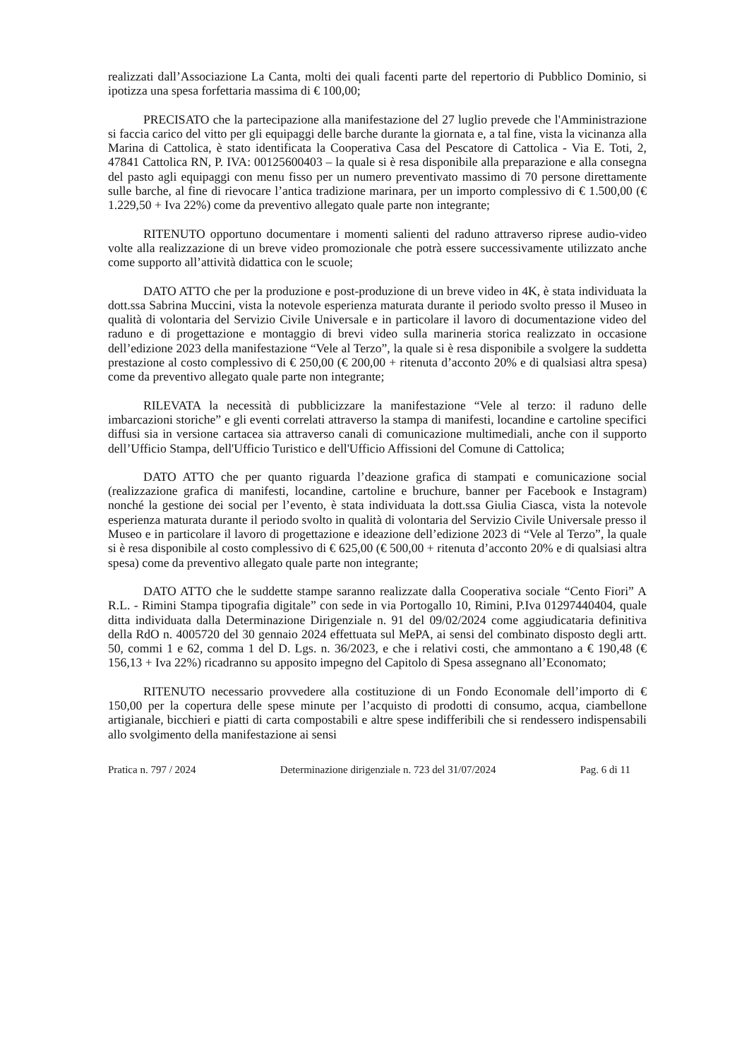realizzati dall’Associazione La Canta, molti dei quali facenti parte del repertorio di Pubblico Dominio, si ipotizza una spesa forfettaria massima di € 100,00;
PRECISATO che la partecipazione alla manifestazione del 27 luglio prevede che l'Amministrazione si faccia carico del vitto per gli equipaggi delle barche durante la giornata e, a tal fine, vista la vicinanza alla Marina di Cattolica, è stato identificata la Cooperativa Casa del Pescatore di Cattolica - Via E. Toti, 2, 47841 Cattolica RN, P. IVA: 00125600403 – la quale si è resa disponibile alla preparazione e alla consegna del pasto agli equipaggi con menu fisso per un numero preventivato massimo di 70 persone direttamente sulle barche, al fine di rievocare l’antica tradizione marinara, per un importo complessivo di € 1.500,00 (€ 1.229,50 + Iva 22%) come da preventivo allegato quale parte non integrante;
RITENUTO opportuno documentare i momenti salienti del raduno attraverso riprese audio-video volte alla realizzazione di un breve video promozionale che potrà essere successivamente utilizzato anche come supporto all’attività didattica con le scuole;
DATO ATTO che per la produzione e post-produzione di un breve video in 4K, è stata individuata la dott.ssa Sabrina Muccini, vista la notevole esperienza maturata durante il periodo svolto presso il Museo in qualità di volontaria del Servizio Civile Universale e in particolare il lavoro di documentazione video del raduno e di progettazione e montaggio di brevi video sulla marineria storica realizzato in occasione dell’edizione 2023 della manifestazione “Vele al Terzo”, la quale si è resa disponibile a svolgere la suddetta prestazione al costo complessivo di € 250,00 (€ 200,00 + ritenuta d’acconto 20% e di qualsiasi altra spesa) come da preventivo allegato quale parte non integrante;
RILEVATA la necessità di pubblicizzare la manifestazione “Vele al terzo: il raduno delle imbarcazioni storiche” e gli eventi correlati attraverso la stampa di manifesti, locandine e cartoline specifici diffusi sia in versione cartacea sia attraverso canali di comunicazione multimediali, anche con il supporto dell’Ufficio Stampa, dell'Ufficio Turistico e dell'Ufficio Affissioni del Comune di Cattolica;
DATO ATTO che per quanto riguarda l’deazione grafica di stampati e comunicazione social (realizzazione grafica di manifesti, locandine, cartoline e bruchure, banner per Facebook e Instagram) nonché la gestione dei social per l’evento, è stata individuata la dott.ssa Giulia Ciasca, vista la notevole esperienza maturata durante il periodo svolto in qualità di volontaria del Servizio Civile Universale presso il Museo e in particolare il lavoro di progettazione e ideazione dell’edizione 2023 di “Vele al Terzo”, la quale si è resa disponibile al costo complessivo di € 625,00 (€ 500,00 + ritenuta d’acconto 20% e di qualsiasi altra spesa) come da preventivo allegato quale parte non integrante;
DATO ATTO che le suddette stampe saranno realizzate dalla Cooperativa sociale “Cento Fiori” A R.L. - Rimini Stampa tipografia digitale” con sede in via Portogallo 10, Rimini, P.Iva 01297440404, quale ditta individuata dalla Determinazione Dirigenziale n. 91 del 09/02/2024 come aggiudicataria definitiva della RdO n. 4005720 del 30 gennaio 2024 effettuata sul MePA, ai sensi del combinato disposto degli artt. 50, commi 1 e 62, comma 1 del D. Lgs. n. 36/2023, e che i relativi costi, che ammontano a € 190,48 (€ 156,13 + Iva 22%) ricadranno su apposito impegno del Capitolo di Spesa assegnano all’Economato;
RITENUTO necessario provvedere alla costituzione di un Fondo Economale dell’importo di € 150,00 per la copertura delle spese minute per l’acquisto di prodotti di consumo, acqua, ciambellone artigianale, bicchieri e piatti di carta compostabili e altre spese indifferibili che si rendessero indispensabili allo svolgimento della manifestazione ai sensi
Pratica n. 797 / 2024 Determinazione dirigenziale n. 723 del 31/07/2024 Pag. 6 di 11